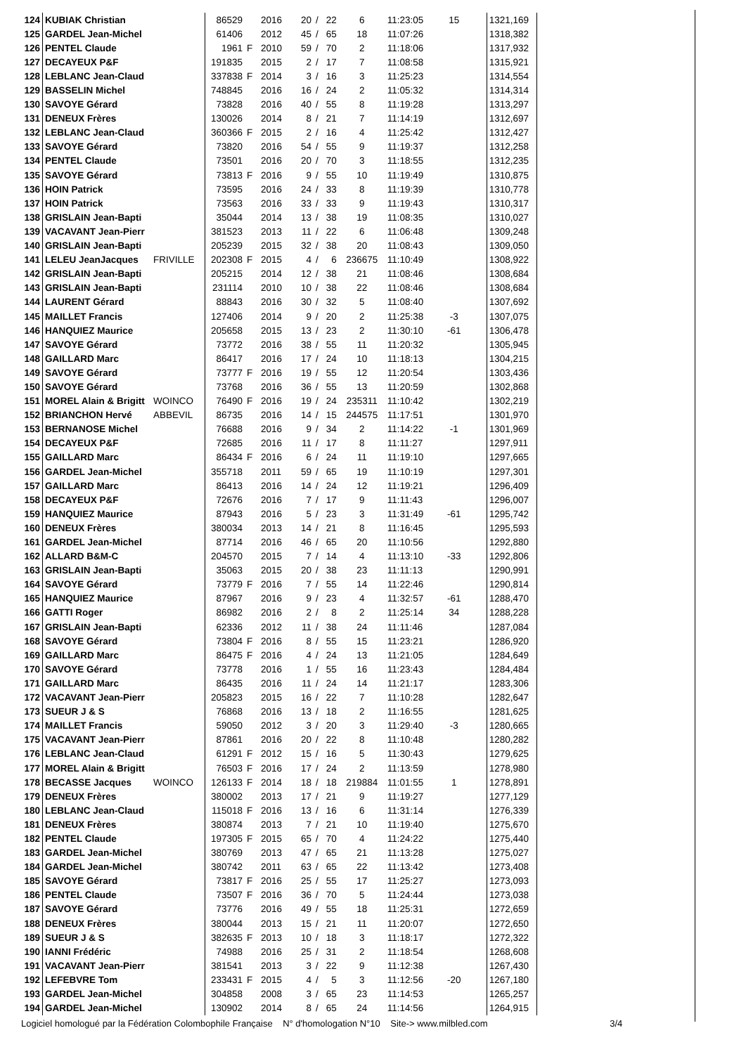| 124 | KUBIAK Christian | | 86529 | | 2016 | 20 | / | 22 | 6 | 11:23:05 | 15 | | 1321,169 |
| 125 | GARDEL Jean-Michel | | 61406 | | 2012 | 45 | / | 65 | 18 | 11:07:26 | | | 1318,382 |
| 126 | PENTEL Claude | | 1961 | F | 2010 | 59 | / | 70 | 2 | 11:18:06 | | | 1317,932 |
| 127 | DECAYEUX P&F | | 191835 | | 2015 | 2 | / | 17 | 7 | 11:08:58 | | | 1315,921 |
| 128 | LEBLANC Jean-Claud | | 337838 | F | 2014 | 3 | / | 16 | 3 | 11:25:23 | | | 1314,554 |
| 129 | BASSELIN Michel | | 748845 | | 2016 | 16 | / | 24 | 2 | 11:05:32 | | | 1314,314 |
| 130 | SAVOYE Gérard | | 73828 | | 2016 | 40 | / | 55 | 8 | 11:19:28 | | | 1313,297 |
| 131 | DENEUX Frères | | 130026 | | 2014 | 8 | / | 21 | 7 | 11:14:19 | | | 1312,697 |
| 132 | LEBLANC Jean-Claud | | 360366 | F | 2015 | 2 | / | 16 | 4 | 11:25:42 | | | 1312,427 |
| 133 | SAVOYE Gérard | | 73820 | | 2016 | 54 | / | 55 | 9 | 11:19:37 | | | 1312,258 |
| 134 | PENTEL Claude | | 73501 | | 2016 | 20 | / | 70 | 3 | 11:18:55 | | | 1312,235 |
| 135 | SAVOYE Gérard | | 73813 | F | 2016 | 9 | / | 55 | 10 | 11:19:49 | | | 1310,875 |
| 136 | HOIN Patrick | | 73595 | | 2016 | 24 | / | 33 | 8 | 11:19:39 | | | 1310,778 |
| 137 | HOIN Patrick | | 73563 | | 2016 | 33 | / | 33 | 9 | 11:19:43 | | | 1310,317 |
| 138 | GRISLAIN Jean-Bapti | | 35044 | | 2014 | 13 | / | 38 | 19 | 11:08:35 | | | 1310,027 |
| 139 | VACAVANT Jean-Pierr | | 381523 | | 2013 | 11 | / | 22 | 6 | 11:06:48 | | | 1309,248 |
| 140 | GRISLAIN Jean-Bapti | | 205239 | | 2015 | 32 | / | 38 | 20 | 11:08:43 | | | 1309,050 |
| 141 | LELEU JeanJacques | FRIVILLE | 202308 | F | 2015 | 4 | / | 6 | 236675 | 11:10:49 | | | 1308,922 |
| 142 | GRISLAIN Jean-Bapti | | 205215 | | 2014 | 12 | / | 38 | 21 | 11:08:46 | | | 1308,684 |
| 143 | GRISLAIN Jean-Bapti | | 231114 | | 2010 | 10 | / | 38 | 22 | 11:08:46 | | | 1308,684 |
| 144 | LAURENT Gérard | | 88843 | | 2016 | 30 | / | 32 | 5 | 11:08:40 | | | 1307,692 |
| 145 | MAILLET Francis | | 127406 | | 2014 | 9 | / | 20 | 2 | 11:25:38 | -3 | | 1307,075 |
| 146 | HANQUIEZ Maurice | | 205658 | | 2015 | 13 | / | 23 | 2 | 11:30:10 | -61 | | 1306,478 |
| 147 | SAVOYE Gérard | | 73772 | | 2016 | 38 | / | 55 | 11 | 11:20:32 | | | 1305,945 |
| 148 | GAILLARD Marc | | 86417 | | 2016 | 17 | / | 24 | 10 | 11:18:13 | | | 1304,215 |
| 149 | SAVOYE Gérard | | 73777 | F | 2016 | 19 | / | 55 | 12 | 11:20:54 | | | 1303,436 |
| 150 | SAVOYE Gérard | | 73768 | | 2016 | 36 | / | 55 | 13 | 11:20:59 | | | 1302,868 |
| 151 | MOREL Alain & Brigitt | WOINCO | 76490 | F | 2016 | 19 | / | 24 | 235311 | 11:10:42 | | | 1302,219 |
| 152 | BRIANCHON Hervé | ABBEVIL | 86735 | | 2016 | 14 | / | 15 | 244575 | 11:17:51 | | | 1301,970 |
| 153 | BERNANOSE Michel | | 76688 | | 2016 | 9 | / | 34 | 2 | 11:14:22 | -1 | | 1301,969 |
| 154 | DECAYEUX P&F | | 72685 | | 2016 | 11 | / | 17 | 8 | 11:11:27 | | | 1297,911 |
| 155 | GAILLARD Marc | | 86434 | F | 2016 | 6 | / | 24 | 11 | 11:19:10 | | | 1297,665 |
| 156 | GARDEL Jean-Michel | | 355718 | | 2011 | 59 | / | 65 | 19 | 11:10:19 | | | 1297,301 |
| 157 | GAILLARD Marc | | 86413 | | 2016 | 14 | / | 24 | 12 | 11:19:21 | | | 1296,409 |
| 158 | DECAYEUX P&F | | 72676 | | 2016 | 7 | / | 17 | 9 | 11:11:43 | | | 1296,007 |
| 159 | HANQUIEZ Maurice | | 87943 | | 2016 | 5 | / | 23 | 3 | 11:31:49 | -61 | | 1295,742 |
| 160 | DENEUX Frères | | 380034 | | 2013 | 14 | / | 21 | 8 | 11:16:45 | | | 1295,593 |
| 161 | GARDEL Jean-Michel | | 87714 | | 2016 | 46 | / | 65 | 20 | 11:10:56 | | | 1292,880 |
| 162 | ALLARD B&M-C | | 204570 | | 2015 | 7 | / | 14 | 4 | 11:13:10 | -33 | | 1292,806 |
| 163 | GRISLAIN Jean-Bapti | | 35063 | | 2015 | 20 | / | 38 | 23 | 11:11:13 | | | 1290,991 |
| 164 | SAVOYE Gérard | | 73779 | F | 2016 | 7 | / | 55 | 14 | 11:22:46 | | | 1290,814 |
| 165 | HANQUIEZ Maurice | | 87967 | | 2016 | 9 | / | 23 | 4 | 11:32:57 | -61 | | 1288,470 |
| 166 | GATTI Roger | | 86982 | | 2016 | 2 | / | 8 | 2 | 11:25:14 | 34 | | 1288,228 |
| 167 | GRISLAIN Jean-Bapti | | 62336 | | 2012 | 11 | / | 38 | 24 | 11:11:46 | | | 1287,084 |
| 168 | SAVOYE Gérard | | 73804 | F | 2016 | 8 | / | 55 | 15 | 11:23:21 | | | 1286,920 |
| 169 | GAILLARD Marc | | 86475 | F | 2016 | 4 | / | 24 | 13 | 11:21:05 | | | 1284,649 |
| 170 | SAVOYE Gérard | | 73778 | | 2016 | 1 | / | 55 | 16 | 11:23:43 | | | 1284,484 |
| 171 | GAILLARD Marc | | 86435 | | 2016 | 11 | / | 24 | 14 | 11:21:17 | | | 1283,306 |
| 172 | VACAVANT Jean-Pierr | | 205823 | | 2015 | 16 | / | 22 | 7 | 11:10:28 | | | 1282,647 |
| 173 | SUEUR J & S | | 76868 | | 2016 | 13 | / | 18 | 2 | 11:16:55 | | | 1281,625 |
| 174 | MAILLET Francis | | 59050 | | 2012 | 3 | / | 20 | 3 | 11:29:40 | -3 | | 1280,665 |
| 175 | VACAVANT Jean-Pierr | | 87861 | | 2016 | 20 | / | 22 | 8 | 11:10:48 | | | 1280,282 |
| 176 | LEBLANC Jean-Claud | | 61291 | F | 2012 | 15 | / | 16 | 5 | 11:30:43 | | | 1279,625 |
| 177 | MOREL Alain & Brigitt | | 76503 | F | 2016 | 17 | / | 24 | 2 | 11:13:59 | | | 1278,980 |
| 178 | BECASSE Jacques | WOINCO | 126133 | F | 2014 | 18 | / | 18 | 219884 | 11:01:55 | 1 | | 1278,891 |
| 179 | DENEUX Frères | | 380002 | | 2013 | 17 | / | 21 | 9 | 11:19:27 | | | 1277,129 |
| 180 | LEBLANC Jean-Claud | | 115018 | F | 2016 | 13 | / | 16 | 6 | 11:31:14 | | | 1276,339 |
| 181 | DENEUX Frères | | 380874 | | 2013 | 7 | / | 21 | 10 | 11:19:40 | | | 1275,670 |
| 182 | PENTEL Claude | | 197305 | F | 2015 | 65 | / | 70 | 4 | 11:24:22 | | | 1275,440 |
| 183 | GARDEL Jean-Michel | | 380769 | | 2013 | 47 | / | 65 | 21 | 11:13:28 | | | 1275,027 |
| 184 | GARDEL Jean-Michel | | 380742 | | 2011 | 63 | / | 65 | 22 | 11:13:42 | | | 1273,408 |
| 185 | SAVOYE Gérard | | 73817 | F | 2016 | 25 | / | 55 | 17 | 11:25:27 | | | 1273,093 |
| 186 | PENTEL Claude | | 73507 | F | 2016 | 36 | / | 70 | 5 | 11:24:44 | | | 1273,038 |
| 187 | SAVOYE Gérard | | 73776 | | 2016 | 49 | / | 55 | 18 | 11:25:31 | | | 1272,659 |
| 188 | DENEUX Frères | | 380044 | | 2013 | 15 | / | 21 | 11 | 11:20:07 | | | 1272,650 |
| 189 | SUEUR J & S | | 382635 | F | 2013 | 10 | / | 18 | 3 | 11:18:17 | | | 1272,322 |
| 190 | IANNI Frédéric | | 74988 | | 2016 | 25 | / | 31 | 2 | 11:18:54 | | | 1268,608 |
| 191 | VACAVANT Jean-Pierr | | 381541 | | 2013 | 3 | / | 22 | 9 | 11:12:38 | | | 1267,430 |
| 192 | LEFEBVRE Tom | | 233431 | F | 2015 | 4 | / | 5 | 3 | 11:12:56 | -20 | | 1267,180 |
| 193 | GARDEL Jean-Michel | | 304858 | | 2008 | 3 | / | 65 | 23 | 11:14:53 | | | 1265,257 |
| 194 | GARDEL Jean-Michel | | 130902 | | 2014 | 8 | / | 65 | 24 | 11:14:56 | | | 1264,915 |
Logiciel homologué par la Fédération Colombophile Française N° d'homologation N°10 Site-> www.milbled.com 3/4